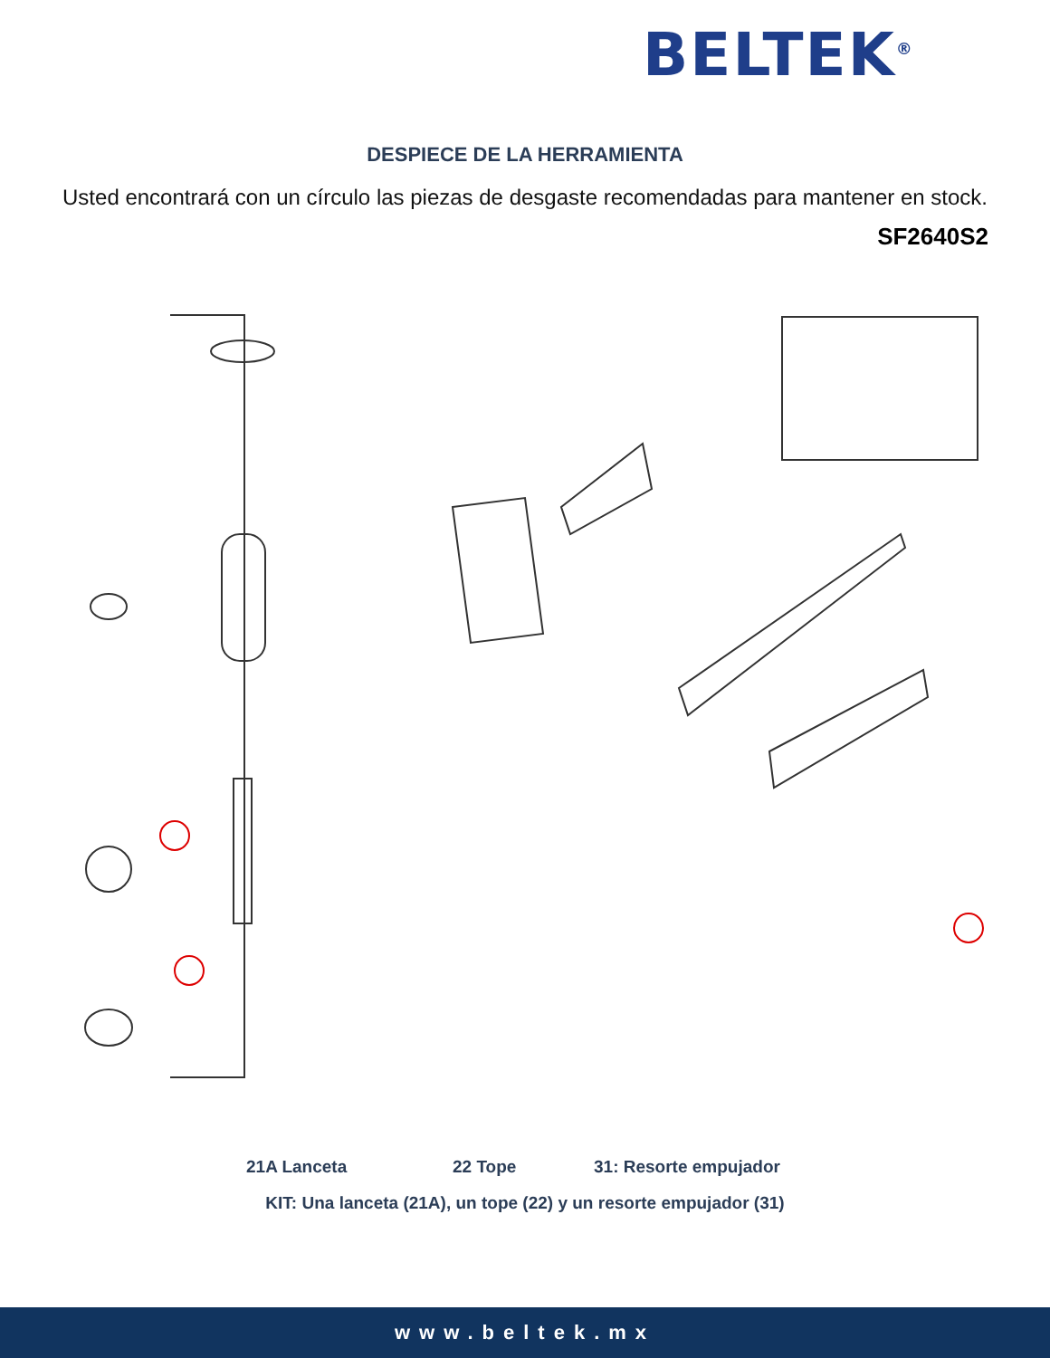BELTEK<sup>®</sup>
DESPIECE DE LA HERRAMIENTA
Usted encontrará con un círculo las piezas de desgaste recomendadas para mantener en stock.
SF2640S2
21A Lanceta 22 Tope 31: Resorte empujador
KIT: Una lanceta (21A), un tope (22) y un resorte empujador (31)
www.beltek.mx